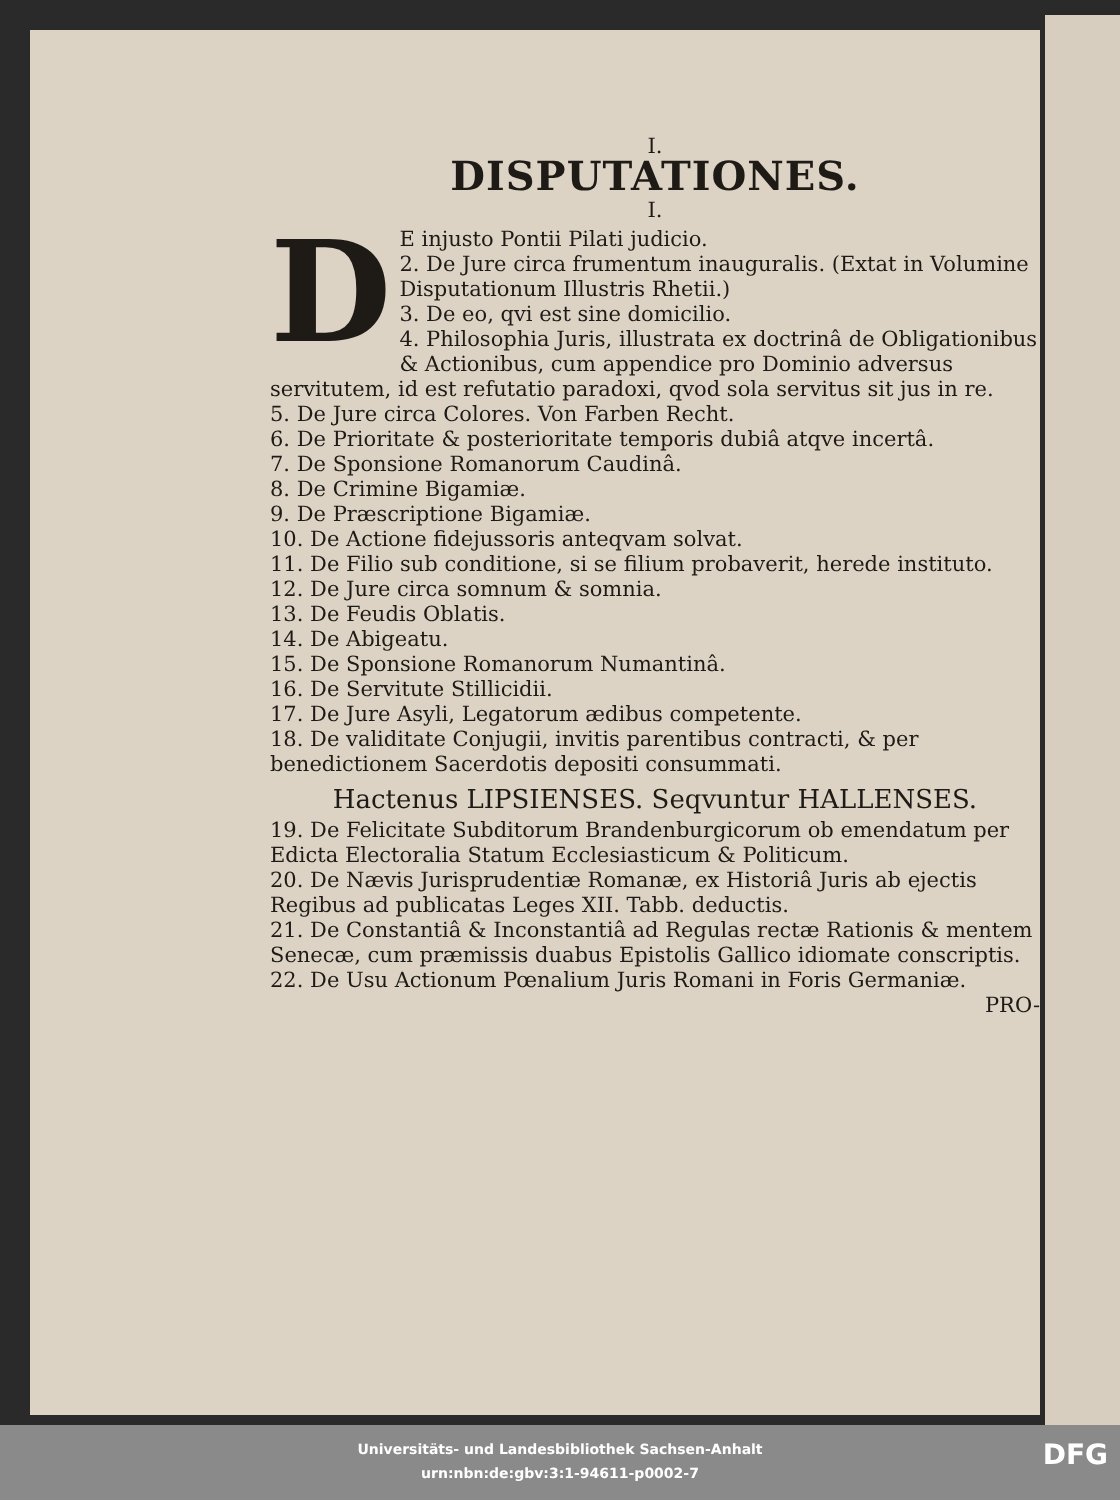I.
DISPUTATIONES.
I.
D
E injusto Pontii Pilati judicio.
2. De Jure circa frumentum inauguralis. (Extat in Volumine Disputationum Illustris Rhetii.)
3. De eo, qvi est sine domicilio.
4. Philosophia Juris, illustrata ex doctrinâ de Obligationibus & Actionibus, cum appendice pro Dominio adversus servitutem, id est refutatio paradoxi, qvod sola servitus sit jus in re.
5. De Jure circa Colores. Von Farben Recht.
6. De Prioritate & posterioritate temporis dubiâ atqve incertâ.
7. De Sponsione Romanorum Caudinâ.
8. De Crimine Bigamiæ.
9. De Præscriptione Bigamiæ.
10. De Actione fidejussoris anteqvam solvat.
11. De Filio sub conditione, si se filium probaverit, herede instituto.
12. De Jure circa somnum & somnia.
13. De Feudis Oblatis.
14. De Abigeatu.
15. De Sponsione Romanorum Numantinâ.
16. De Servitute Stillicidii.
17. De Jure Asyli, Legatorum ædibus competente.
18. De validitate Conjugii, invitis parentibus contracti, & per benedictionem Sacerdotis depositi consummati.
Hactenus LIPSIENSES. Seqvuntur HALLENSES.
19. De Felicitate Subditorum Brandenburgicorum ob emendatum per Edicta Electoralia Statum Ecclesiasticum & Politicum.
20. De Nævis Jurisprudentiæ Romanæ, ex Historiâ Juris ab ejectis Regibus ad publicatas Leges XII. Tabb. deductis.
21. De Constantiâ & Inconstantiâ ad Regulas rectæ Rationis & mentem Senecæ, cum præmissis duabus Epistolis Gallico idiomate conscriptis.
22. De Usu Actionum Pœnalium Juris Romani in Foris Germaniæ.
PRO-
Universitäts- und Landesbibliothek Sachsen-Anhalt
urn:nbn:de:gbv:3:1-94611-p0002-7
DFG